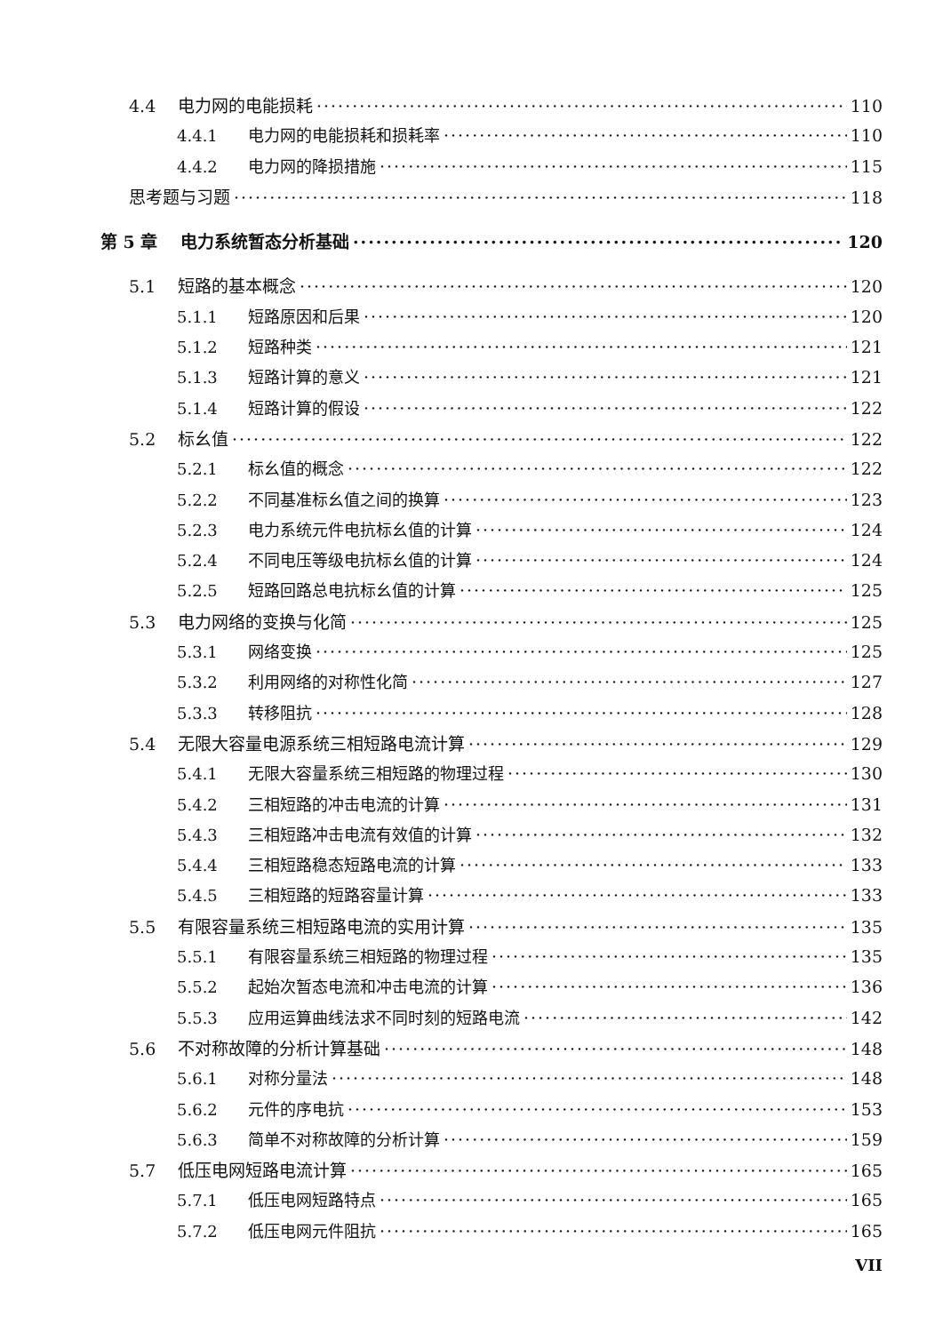4.4 电力网的电能损耗 110
4.4.1 电力网的电能损耗和损耗率 110
4.4.2 电力网的降损措施 115
思考题与习题 118
第 5 章 电力系统暂态分析基础 120
5.1 短路的基本概念 120
5.1.1 短路原因和后果 120
5.1.2 短路种类 121
5.1.3 短路计算的意义 121
5.1.4 短路计算的假设 122
5.2 标幺值 122
5.2.1 标幺值的概念 122
5.2.2 不同基准标幺值之间的换算 123
5.2.3 电力系统元件电抗标幺值的计算 124
5.2.4 不同电压等级电抗标幺值的计算 124
5.2.5 短路回路总电抗标幺值的计算 125
5.3 电力网络的变换与化简 125
5.3.1 网络变换 125
5.3.2 利用网络的对称性化简 127
5.3.3 转移阻抗 128
5.4 无限大容量电源系统三相短路电流计算 129
5.4.1 无限大容量系统三相短路的物理过程 130
5.4.2 三相短路的冲击电流的计算 131
5.4.3 三相短路冲击电流有效值的计算 132
5.4.4 三相短路稳态短路电流的计算 133
5.4.5 三相短路的短路容量计算 133
5.5 有限容量系统三相短路电流的实用计算 135
5.5.1 有限容量系统三相短路的物理过程 135
5.5.2 起始次暂态电流和冲击电流的计算 136
5.5.3 应用运算曲线法求不同时刻的短路电流 142
5.6 不对称故障的分析计算基础 148
5.6.1 对称分量法 148
5.6.2 元件的序电抗 153
5.6.3 简单不对称故障的分析计算 159
5.7 低压电网短路电流计算 165
5.7.1 低压电网短路特点 165
5.7.2 低压电网元件阻抗 165
VII